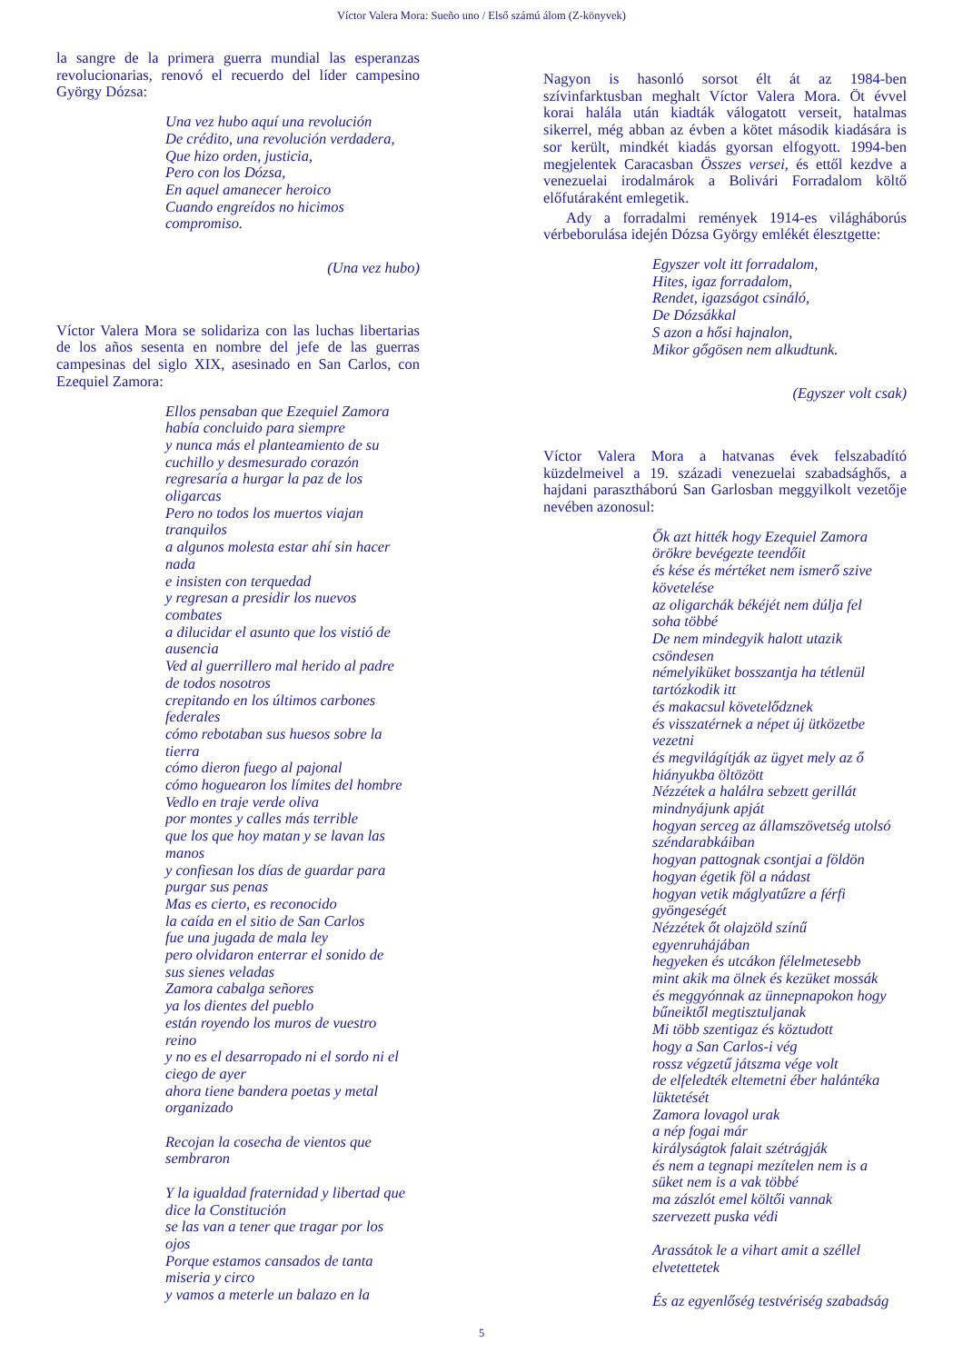Víctor Valera Mora: Sueño uno / Első számú álom (Z-könyvek)
la sangre de la primera guerra mundial las esperanzas revolucionarias, renovó el recuerdo del líder campesino György Dózsa:
Una vez hubo aquí una revolución
De crédito, una revolución verdadera,
Que hizo orden, justicia,
Pero con los Dózsa,
En aquel amanecer heroico
Cuando engreídos no hicimos
compromiso.
(Una vez hubo)
Víctor Valera Mora se solidariza con las luchas libertarias de los años sesenta en nombre del jefe de las guerras campesinas del siglo XIX, asesinado en San Carlos, con Ezequiel Zamora:
Ellos pensaban que Ezequiel Zamora
había concluido para siempre
y nunca más el planteamiento de su
cuchillo y desmesurado corazón
regresaría a hurgar la paz de los
oligarcas
Pero no todos los muertos viajan
tranquilos
a algunos molesta estar ahí sin hacer
nada
e insisten con terquedad
y regresan a presidir los nuevos
combates
a dilucidar el asunto que los vistió de
ausencia
Ved al guerrillero mal herido al padre
de todos nosotros
crepitando en los últimos carbones
federales
cómo rebotaban sus huesos sobre la
tierra
cómo dieron fuego al pajonal
cómo hoguearon los límites del hombre
Vedlo en traje verde oliva
por montes y calles más terrible
que los que hoy matan y se lavan las
manos
y confiesan los días de guardar para
purgar sus penas
Mas es cierto, es reconocido
la caída en el sitio de San Carlos
fue una jugada de mala ley
pero olvidaron enterrar el sonido de
sus sienes veladas
Zamora cabalga señores
ya los dientes del pueblo
están royendo los muros de vuestro
reino
y no es el desarropado ni el sordo ni el
ciego de ayer
ahora tiene bandera poetas y metal
organizado
Recojan la cosecha de vientos que
sembraron
Y la igualdad fraternidad y libertad que
dice la Constitución
se las van a tener que tragar por los
ojos
Porque estamos cansados de tanta
miseria y circo
y vamos a meterle un balazo en la
Nagyon is hasonló sorsot élt át az 1984-ben szívinfarktusban meghalt Víctor Valera Mora. Öt évvel korai halála után kiadták válogatott verseit, hatalmas sikerrel, még abban az évben a kötet második kiadására is sor került, mindkét kiadás gyorsan elfogyott. 1994-ben megjelentek Caracasban Összes versei, és ettől kezdve a venezuelai irodalmárok a Bolivári Forradalom költő előfutáraként emlegetik.
Ady a forradalmi remények 1914-es világháborús vérbeborulása idején Dózsa György emlékét élesztgette:
Egyszer volt itt forradalom,
Hites, igaz forradalom,
Rendet, igazságot csináló,
De Dózsákkal
S azon a hősi hajnalon,
Mikor gőgösen nem alkudtunk.
(Egyszer volt csak)
Víctor Valera Mora a hatvanas évek felszabadító küzdelmeivel a 19. századi venezuelai szabadsághős, a hajdani parasztháború San Garlosban meggyilkolt vezetője nevében azonosul:
Ők azt hitték hogy Ezequiel Zamora
örökre bevégezte teendőit
és kése és mértéket nem ismerő szive
követelése
az oligarchák békéjét nem dúlja fel
soha többé
De nem mindegyik halott utazik
csöndesen
némelyiküket bosszantja ha tétlenül
tartózkodik itt
és makacsul követelődznek
és visszatérnek a népet új ütközetbe
vezetni
és megvilágítják az ügyet mely az ő
hiányukba öltözött
Nézzétek a halálra sebzett gerillát
mindnyájunk apját
hogyan serceg az államszövetség utolsó
széndarabkáiban
hogyan pattognak csontjai a földön
hogyan égetik föl a nádast
hogyan vetik máglyatűzre a férfi
gyöngeségét
Nézzétek őt olajzöld színű
egyenruhájában
hegyeken és utcákon félelmetesebb
mint akik ma ölnek és kezüket mossák
és meggyónnak az ünnepnapokon hogy
bűneiktől megtisztuljanak
Mi több szentigaz és köztudott
hogy a San Carlos-i vég
rossz végzetű játszma vége volt
de elfeledték eltemetni éber halántéka
lüktetését
Zamora lovagol urak
a nép fogai már
királyságtok falait szétrágják
és nem a tegnapi mezítelen nem is a
süket nem is a vak többé
ma zászlót emel költői vannak
szervezett puska védi
Arassátok le a vihart amit a széllel
elvetettetek
És az egyenlőség testvériség szabadság
5